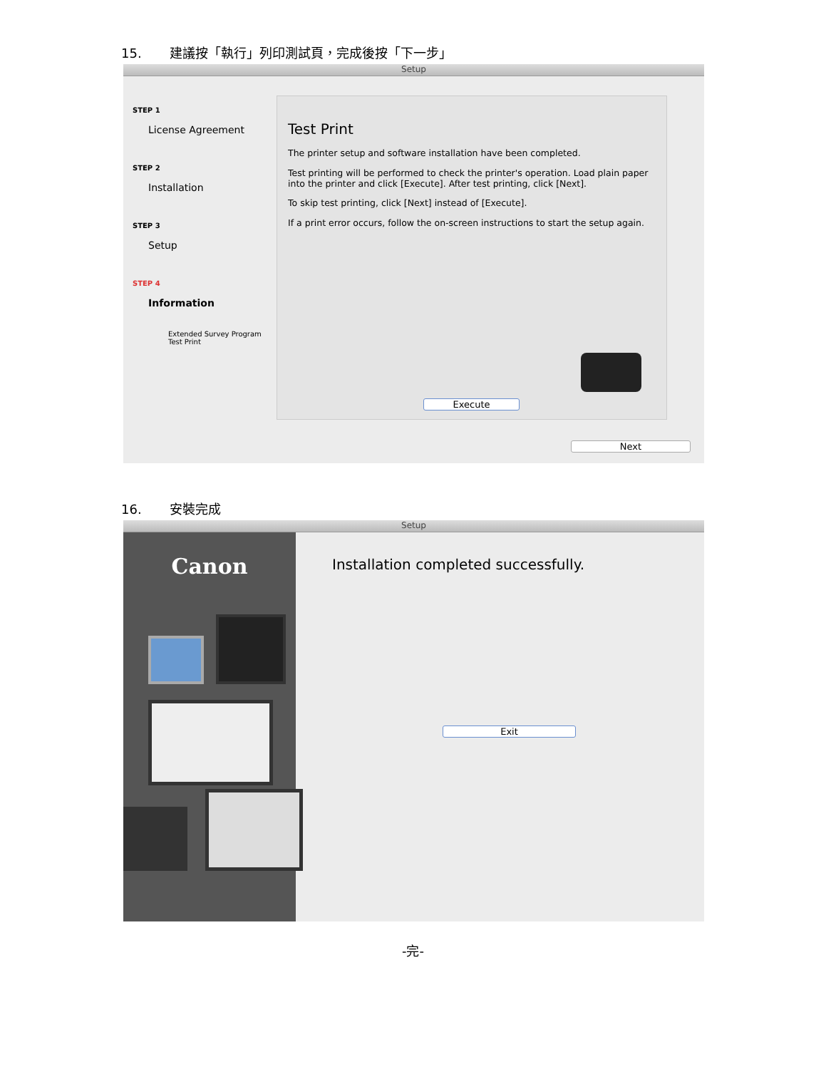15. 建議按「執行」列印測試頁，完成後按「下一步」
Setup
STEP 1
License Agreement
STEP 2
Installation
STEP 3
Setup
STEP 4
Information
Extended Survey Program
Test Print
Test Print
The printer setup and software installation have been completed.
Test printing will be performed to check the printer's operation. Load plain paper into the printer and click [Execute]. After test printing, click [Next].
To skip test printing, click [Next] instead of [Execute].
If a print error occurs, follow the on-screen instructions to start the setup again.
Execute
Next
16. 安裝完成
Setup
Canon
Installation completed successfully.
Exit
-完-